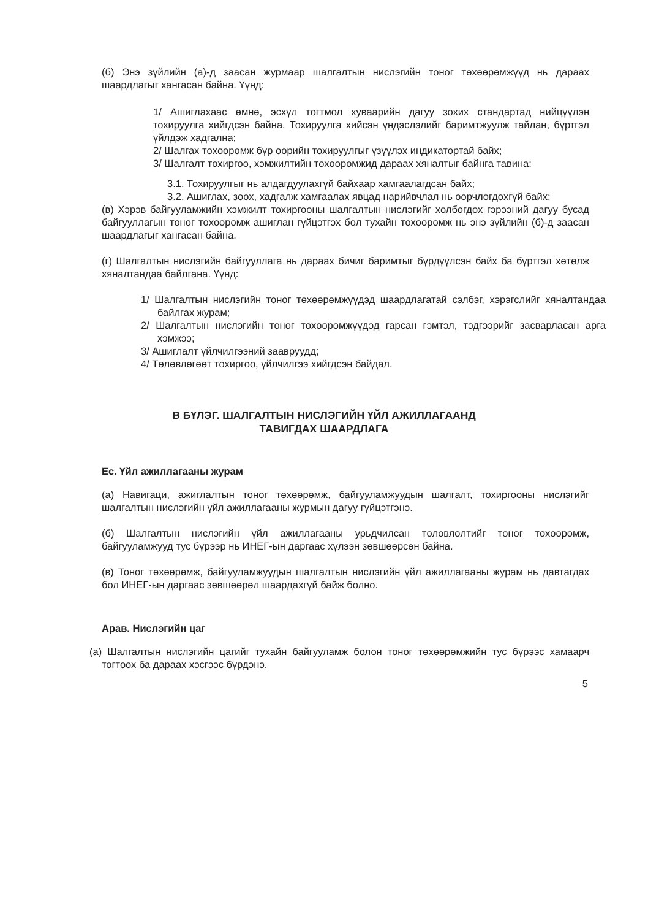(б) Энэ зүйлийн (а)-д заасан журмаар шалгалтын нислэгийн тоног төхөөрөмжүүд нь дараах шаардлагыг хангасан байна. Үүнд:
1/ Ашиглахаас өмнө, эсхүл тогтмол хуваарийн дагуу зохих стандартад нийцүүлэн тохируулга хийгдсэн байна. Тохируулга хийсэн үндэслэлийг баримтжуулж тайлан, бүртгэл үйлдэж хадгална;
2/ Шалгах төхөөрөмж бүр өөрийн тохируулгыг үзүүлэх индикатортай байх;
3/ Шалгалт тохиргоо, хэмжилтийн төхөөрөмжид дараах хяналтыг байнга тавина:
3.1. Тохируулгыг нь алдагдуулахгүй байхаар хамгаалагдсан байх;
3.2. Ашиглах, зөөх, хадгалж хамгаалах явцад нарийвчлал нь өөрчлөгдөхгүй байх;
(в) Хэрэв байгууламжийн хэмжилт тохиргооны шалгалтын нислэгийг холбогдох гэрээний дагуу бусад байгууллагын тоног төхөөрөмж ашиглан гүйцэтгэх бол тухайн төхөөрөмж нь энэ зүйлийн (б)-д заасан шаардлагыг хангасан байна.
(г) Шалгалтын нислэгийн байгууллага нь дараах бичиг баримтыг бүрдүүлсэн байх ба бүртгэл хөтөлж хяналтандаа байлгана. Үүнд:
1/ Шалгалтын нислэгийн тоног төхөөрөмжүүдэд шаардлагатай сэлбэг, хэрэгслийг хяналтандаа байлгах журам;
2/ Шалгалтын нислэгийн тоног төхөөрөмжүүдэд гарсан гэмтэл, тэдгээрийг засварласан арга хэмжээ;
3/ Ашиглалт үйлчилгээний заавруудд;
4/ Төлөвлөгөөт тохиргоо, үйлчилгээ хийгдсэн байдал.
В БҮЛЭГ. ШАЛГАЛТЫН НИСЛЭГИЙН ҮЙЛ АЖИЛЛАГААНД
ТАВИГДАХ ШААРДЛАГА
Ес. Үйл ажиллагааны журам
(а) Навигаци, ажиглалтын тоног төхөөрөмж, байгууламжуудын шалгалт, тохиргооны нислэгийг шалгалтын нислэгийн үйл ажиллагааны журмын дагуу гүйцэтгэнэ.
(б) Шалгалтын нислэгийн үйл ажиллагааны урьдчилсан төлөвлөлтийг тоног төхөөрөмж, байгууламжууд тус бүрээр нь ИНЕГ-ын даргаас хүлээн зөвшөөрсөн байна.
(в) Тоног төхөөрөмж, байгууламжуудын шалгалтын нислэгийн үйл ажиллагааны журам нь давтагдах бол ИНЕГ-ын даргаас зөвшөөрөл шаардахгүй байж болно.
Арав. Нислэгийн цаг
(а) Шалгалтын нислэгийн цагийг тухайн байгууламж болон тоног төхөөрөмжийн тус бүрээс хамаарч тогтоох ба дараах хэсгээс бүрдэнэ.
5